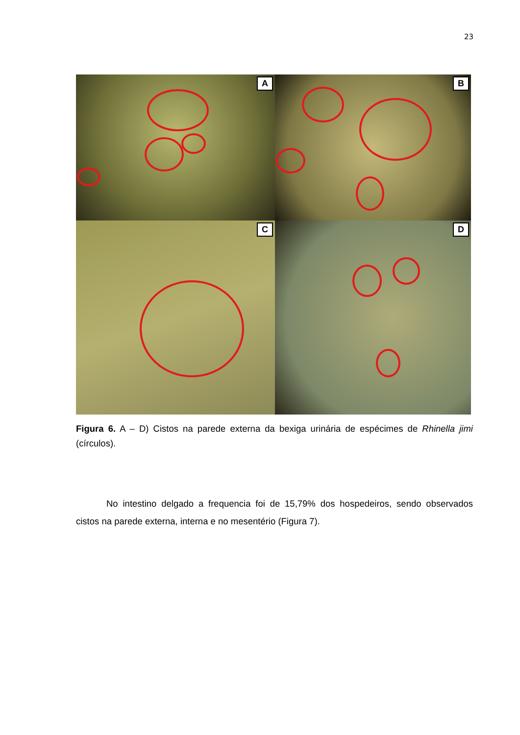23
A
B
C
D
Figura 6. A – D) Cistos na parede externa da bexiga urinária de espécimes de Rhinella jimi (círculos).
No intestino delgado a frequencia foi de 15,79% dos hospedeiros, sendo observados cistos na parede externa, interna e no mesentério (Figura 7).